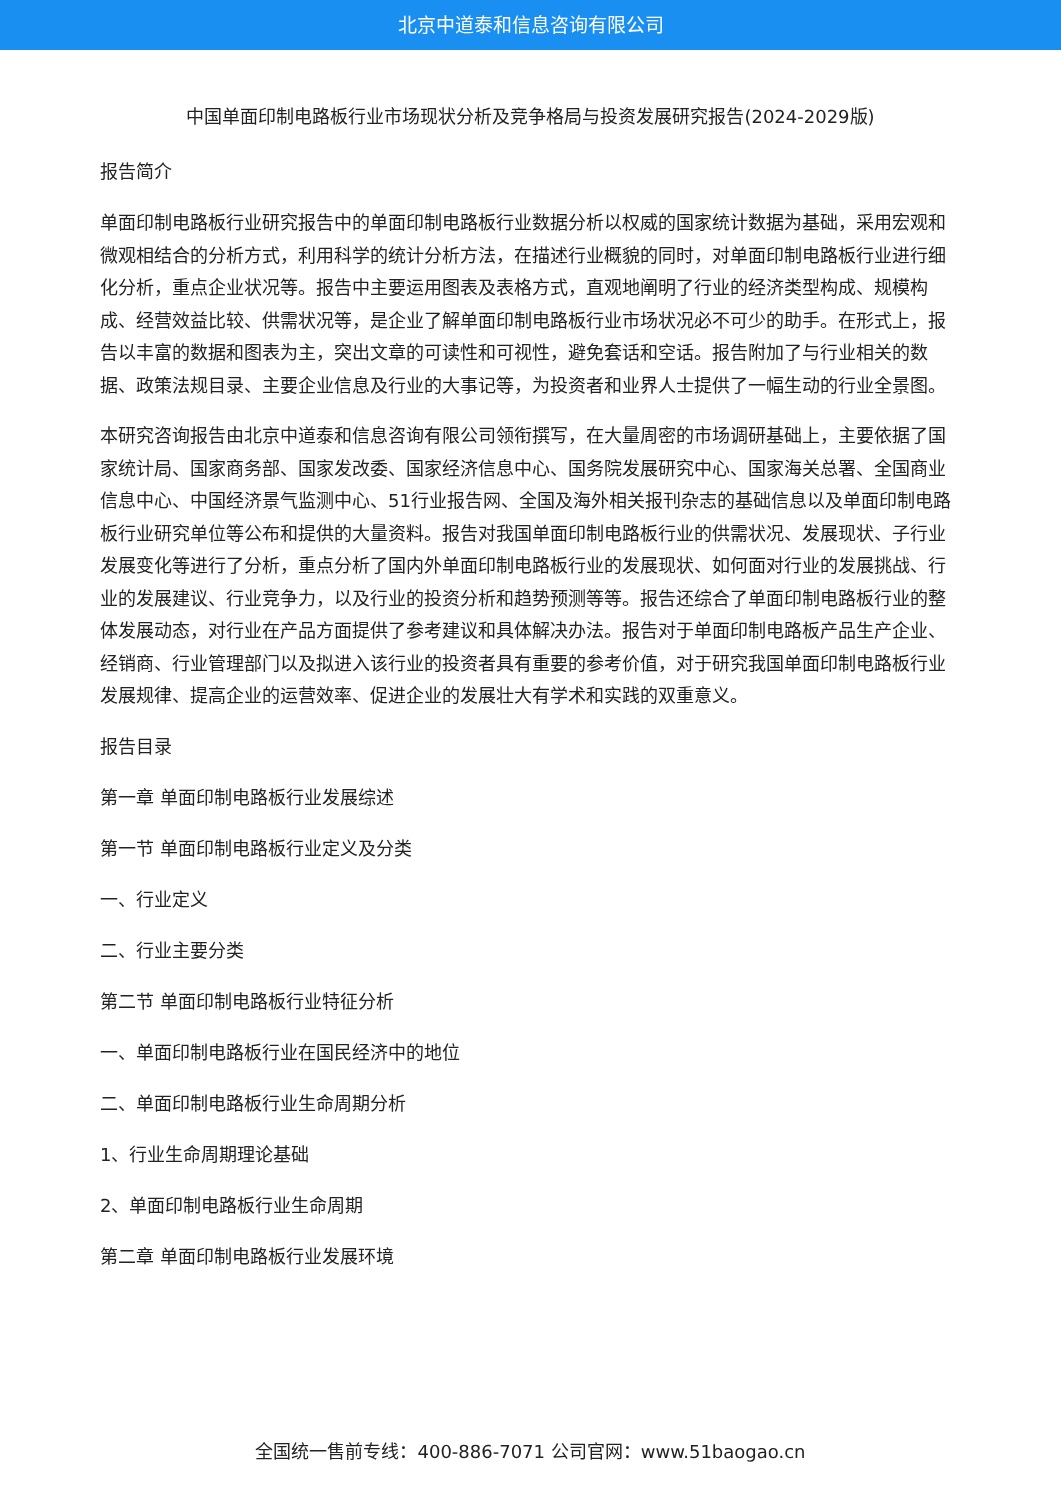北京中道泰和信息咨询有限公司
中国单面印制电路板行业市场现状分析及竞争格局与投资发展研究报告(2024-2029版)
报告简介
单面印制电路板行业研究报告中的单面印制电路板行业数据分析以权威的国家统计数据为基础，采用宏观和微观相结合的分析方式，利用科学的统计分析方法，在描述行业概貌的同时，对单面印制电路板行业进行细化分析，重点企业状况等。报告中主要运用图表及表格方式，直观地阐明了行业的经济类型构成、规模构成、经营效益比较、供需状况等，是企业了解单面印制电路板行业市场状况必不可少的助手。在形式上，报告以丰富的数据和图表为主，突出文章的可读性和可视性，避免套话和空话。报告附加了与行业相关的数据、政策法规目录、主要企业信息及行业的大事记等，为投资者和业界人士提供了一幅生动的行业全景图。
本研究咨询报告由北京中道泰和信息咨询有限公司领衔撰写，在大量周密的市场调研基础上，主要依据了国家统计局、国家商务部、国家发改委、国家经济信息中心、国务院发展研究中心、国家海关总署、全国商业信息中心、中国经济景气监测中心、51行业报告网、全国及海外相关报刊杂志的基础信息以及单面印制电路板行业研究单位等公布和提供的大量资料。报告对我国单面印制电路板行业的供需状况、发展现状、子行业发展变化等进行了分析，重点分析了国内外单面印制电路板行业的发展现状、如何面对行业的发展挑战、行业的发展建议、行业竞争力，以及行业的投资分析和趋势预测等等。报告还综合了单面印制电路板行业的整体发展动态，对行业在产品方面提供了参考建议和具体解决办法。报告对于单面印制电路板产品生产企业、经销商、行业管理部门以及拟进入该行业的投资者具有重要的参考价值，对于研究我国单面印制电路板行业发展规律、提高企业的运营效率、促进企业的发展壮大有学术和实践的双重意义。
报告目录
第一章 单面印制电路板行业发展综述
第一节 单面印制电路板行业定义及分类
一、行业定义
二、行业主要分类
第二节 单面印制电路板行业特征分析
一、单面印制电路板行业在国民经济中的地位
二、单面印制电路板行业生命周期分析
1、行业生命周期理论基础
2、单面印制电路板行业生命周期
第二章 单面印制电路板行业发展环境
全国统一售前专线：400-886-7071 公司官网：www.51baogao.cn